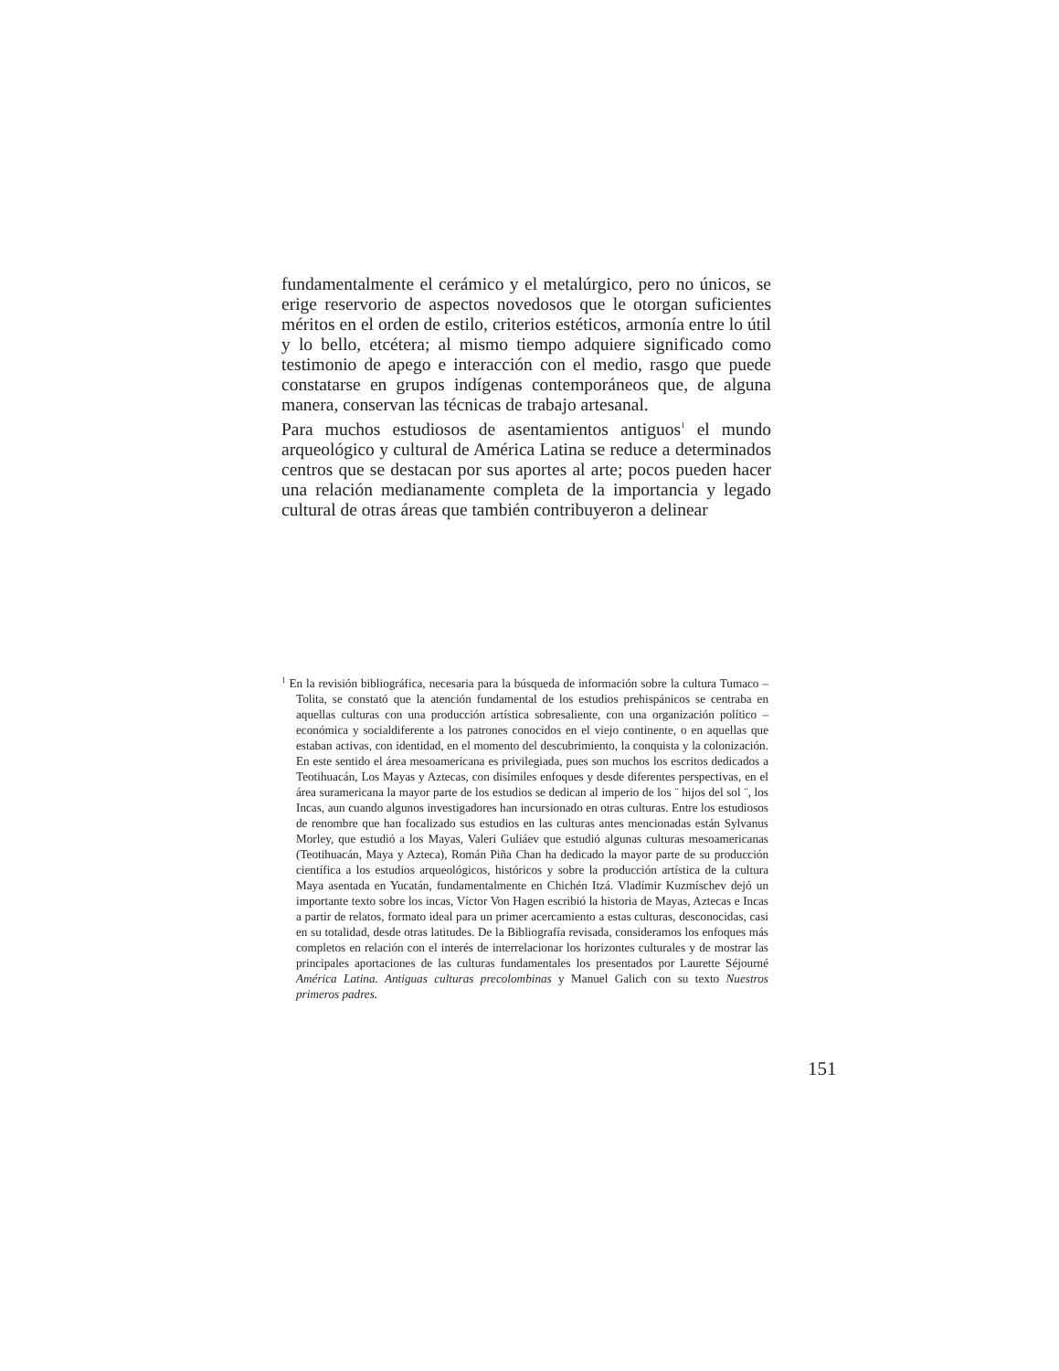fundamentalmente el cerámico y el metalúrgico, pero no únicos, se erige reservorio de aspectos novedosos que le otorgan suficientes méritos en el orden de estilo, criterios estéticos, armonía entre lo útil y lo bello, etcétera; al mismo tiempo adquiere significado como testimonio de apego e interacción con el medio, rasgo que puede constatarse en grupos indígenas contemporáneos que, de alguna manera, conservan las técnicas de trabajo artesanal.
Para muchos estudiosos de asentamientos antiguos<sup>1</sup> el mundo arqueológico y cultural de América Latina se reduce a determinados centros que se destacan por sus aportes al arte; pocos pueden hacer una relación medianamente completa de la importancia y legado cultural de otras áreas que también contribuyeron a delinear
<sup>1</sup> En la revisión bibliográfica, necesaria para la búsqueda de información sobre la cultura Tumaco – Tolita, se constató que la atención fundamental de los estudios prehispánicos se centraba en aquellas culturas con una producción artística sobresaliente, con una organización político – económica y socialdiferente a los patrones conocidos en el viejo continente, o en aquellas que estaban activas, con identidad, en el momento del descubrimiento, la conquista y la colonización. En este sentido el área mesoamericana es privilegiada, pues son muchos los escritos dedicados a Teotihuacán, Los Mayas y Aztecas, con disímiles enfoques y desde diferentes perspectivas, en el área suramericana la mayor parte de los estudios se dedican al imperio de los ¨ hijos del sol ¨, los Incas, aun cuando algunos investigadores han incursionado en otras culturas. Entre los estudiosos de renombre que han focalizado sus estudios en las culturas antes mencionadas están Sylvanus Morley, que estudió a los Mayas, Valeri Guliáev que estudió algunas culturas mesoamericanas (Teotihuacán, Maya y Azteca), Román Piña Chan ha dedicado la mayor parte de su producción científica a los estudios arqueológicos, históricos y sobre la producción artística de la cultura Maya asentada en Yucatán, fundamentalmente en Chichén Itzá. Vladímir Kuzmíschev dejó un importante texto sobre los incas, Víctor Von Hagen escribió la historia de Mayas, Aztecas e Incas a partir de relatos, formato ideal para un primer acercamiento a estas culturas, desconocidas, casi en su totalidad, desde otras latitudes. De la Bibliografía revisada, consideramos los enfoques más completos en relación con el interés de interrelacionar los horizontes culturales y de mostrar las principales aportaciones de las culturas fundamentales los presentados por Laurette Séjourné América Latina. Antiguas culturas precolombinas y Manuel Galich con su texto Nuestros primeros padres.
151